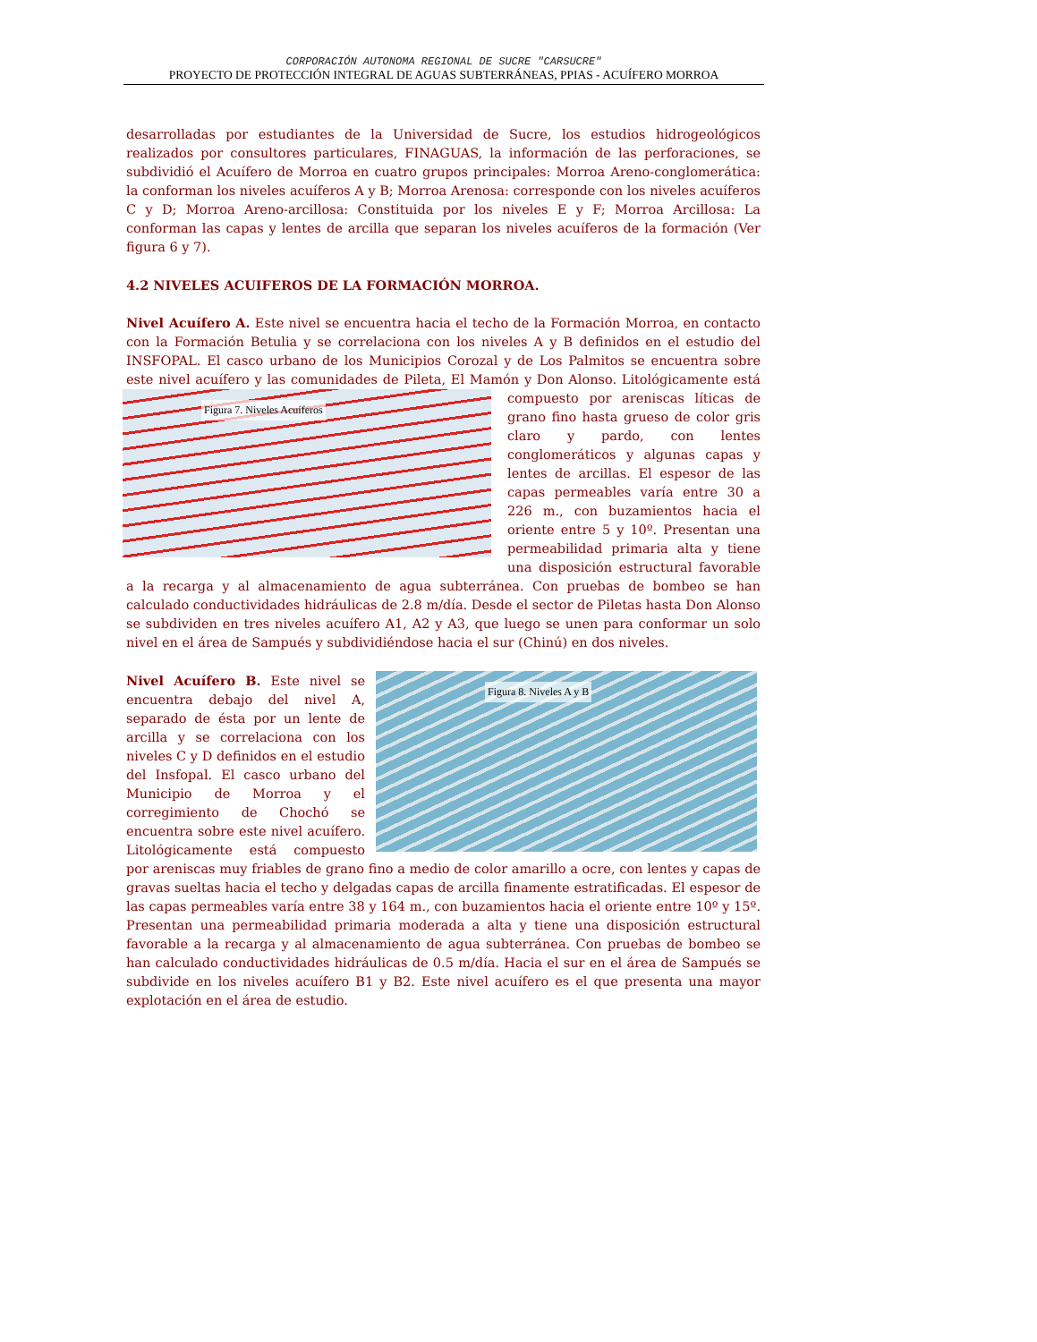CORPORACIÓN AUTONOMA REGIONAL DE SUCRE "CARSUCRE"
PROYECTO DE PROTECCIÓN INTEGRAL DE AGUAS SUBTERRÁNEAS, PPIAS - ACUÍFERO MORROA
desarrolladas por estudiantes de la Universidad de Sucre, los estudios hidrogeológicos realizados por consultores particulares, FINAGUAS, la información de las perforaciones, se subdividió el Acuífero de Morroa en cuatro grupos principales: Morroa Areno-conglomerática: la conforman los niveles acuíferos A y B; Morroa Arenosa: corresponde con los niveles acuíferos C y D; Morroa Areno-arcillosa: Constituida por los niveles E y F; Morroa Arcillosa: La conforman las capas y lentes de arcilla que separan los niveles acuíferos de la formación (Ver figura 6 y 7).
4.2 NIVELES ACUIFEROS DE LA FORMACIÓN MORROA.
Nivel Acuífero A. Este nivel se encuentra hacia el techo de la Formación Morroa, en contacto con la Formación Betulia y se correlaciona con los niveles A y B definidos en el estudio del INSFOPAL. El casco urbano de los Municipios Corozal y de Los Palmitos se encuentra sobre este nivel acuífero y las comunidades de Pileta, El Mamón y Don Alonso.
Figura 7. Niveles Acuíferos
Litológicamente está compuesto por areniscas líticas de grano fino hasta grueso de color gris claro y pardo, con lentes conglomeráticos y algunas capas y lentes de arcillas. El espesor de las capas permeables varía entre 30 a 226 m., con buzamientos hacia el oriente entre 5 y 10º. Presentan una permeabilidad primaria alta y tiene una disposición estructural favorable a la recarga y al almacenamiento de agua subterránea. Con pruebas de bombeo se han calculado conductividades hidráulicas de 2.8 m/día. Desde el sector de Piletas hasta Don Alonso se subdividen en tres niveles acuífero A1, A2 y A3, que luego se unen para conformar un solo nivel en el área de Sampués y subdividiéndose hacia el sur (Chinú) en dos niveles.
Figura 8. Niveles A y B
Nivel Acuífero B. Este nivel se encuentra debajo del nivel A, separado de ésta por un lente de arcilla y se correlaciona con los niveles C y D definidos en el estudio del Insfopal. El casco urbano del Municipio de Morroa y el corregimiento de Chochó se encuentra sobre este nivel acuífero. Litológicamente está compuesto por areniscas muy friables de grano fino a medio de color amarillo a ocre, con lentes y capas de gravas sueltas hacia el techo y delgadas capas de arcilla finamente estratificadas. El espesor de las capas permeables varía entre 38 y 164 m., con buzamientos hacia el oriente entre 10º y 15º. Presentan una permeabilidad primaria moderada a alta y tiene una disposición estructural favorable a la recarga y al almacenamiento de agua subterránea. Con pruebas de bombeo se han calculado conductividades hidráulicas de 0.5 m/día. Hacia el sur en el área de Sampués se subdivide en los niveles acuífero B1 y B2. Este nivel acuífero es el que presenta una mayor explotación en el área de estudio.